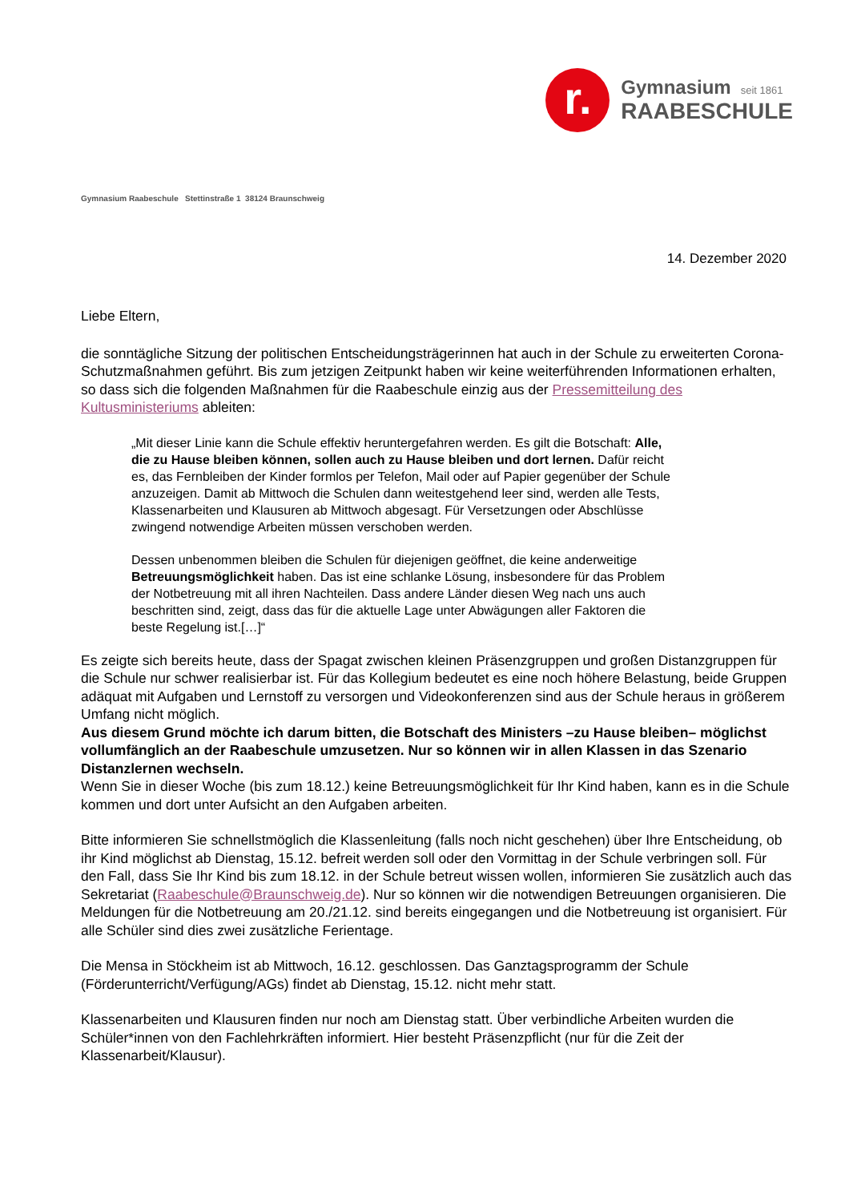r.
Gymnasium seit 1861
RAABESCHULE
Gymnasium Raabeschule Stettinstraße 1 38124 Braunschweig
14. Dezember 2020
Liebe Eltern,
die sonntägliche Sitzung der politischen Entscheidungsträgerinnen hat auch in der Schule zu erweiterten Corona-Schutzmaßnahmen geführt. Bis zum jetzigen Zeitpunkt haben wir keine weiterführenden Informationen erhalten, so dass sich die folgenden Maßnahmen für die Raabeschule einzig aus der Pressemitteilung des Kultusministeriums ableiten:
„Mit dieser Linie kann die Schule effektiv heruntergefahren werden. Es gilt die Botschaft: Alle, die zu Hause bleiben können, sollen auch zu Hause bleiben und dort lernen. Dafür reicht es, das Fernbleiben der Kinder formlos per Telefon, Mail oder auf Papier gegenüber der Schule anzuzeigen. Damit ab Mittwoch die Schulen dann weitestgehend leer sind, werden alle Tests, Klassenarbeiten und Klausuren ab Mittwoch abgesagt. Für Versetzungen oder Abschlüsse zwingend notwendige Arbeiten müssen verschoben werden.
Dessen unbenommen bleiben die Schulen für diejenigen geöffnet, die keine anderweitige Betreuungsmöglichkeit haben. Das ist eine schlanke Lösung, insbesondere für das Problem der Notbetreuung mit all ihren Nachteilen. Dass andere Länder diesen Weg nach uns auch beschritten sind, zeigt, dass das für die aktuelle Lage unter Abwägungen aller Faktoren die beste Regelung ist.[…]“
Es zeigte sich bereits heute, dass der Spagat zwischen kleinen Präsenzgruppen und großen Distanzgruppen für die Schule nur schwer realisierbar ist. Für das Kollegium bedeutet es eine noch höhere Belastung, beide Gruppen adäquat mit Aufgaben und Lernstoff zu versorgen und Videokonferenzen sind aus der Schule heraus in größerem Umfang nicht möglich.
Aus diesem Grund möchte ich darum bitten, die Botschaft des Ministers –zu Hause bleiben– möglichst vollumfänglich an der Raabeschule umzusetzen. Nur so können wir in allen Klassen in das Szenario Distanzlernen wechseln.
Wenn Sie in dieser Woche (bis zum 18.12.) keine Betreuungsmöglichkeit für Ihr Kind haben, kann es in die Schule kommen und dort unter Aufsicht an den Aufgaben arbeiten.
Bitte informieren Sie schnellstmöglich die Klassenleitung (falls noch nicht geschehen) über Ihre Entscheidung, ob ihr Kind möglichst ab Dienstag, 15.12. befreit werden soll oder den Vormittag in der Schule verbringen soll. Für den Fall, dass Sie Ihr Kind bis zum 18.12. in der Schule betreut wissen wollen, informieren Sie zusätzlich auch das Sekretariat (Raabeschule@Braunschweig.de). Nur so können wir die notwendigen Betreuungen organisieren. Die Meldungen für die Notbetreuung am 20./21.12. sind bereits eingegangen und die Notbetreuung ist organisiert. Für alle Schüler sind dies zwei zusätzliche Ferientage.
Die Mensa in Stöckheim ist ab Mittwoch, 16.12. geschlossen. Das Ganztagsprogramm der Schule (Förderunterricht/Verfügung/AGs) findet ab Dienstag, 15.12. nicht mehr statt.
Klassenarbeiten und Klausuren finden nur noch am Dienstag statt. Über verbindliche Arbeiten wurden die Schüler*innen von den Fachlehrkräften informiert. Hier besteht Präsenzpflicht (nur für die Zeit der Klassenarbeit/Klausur).